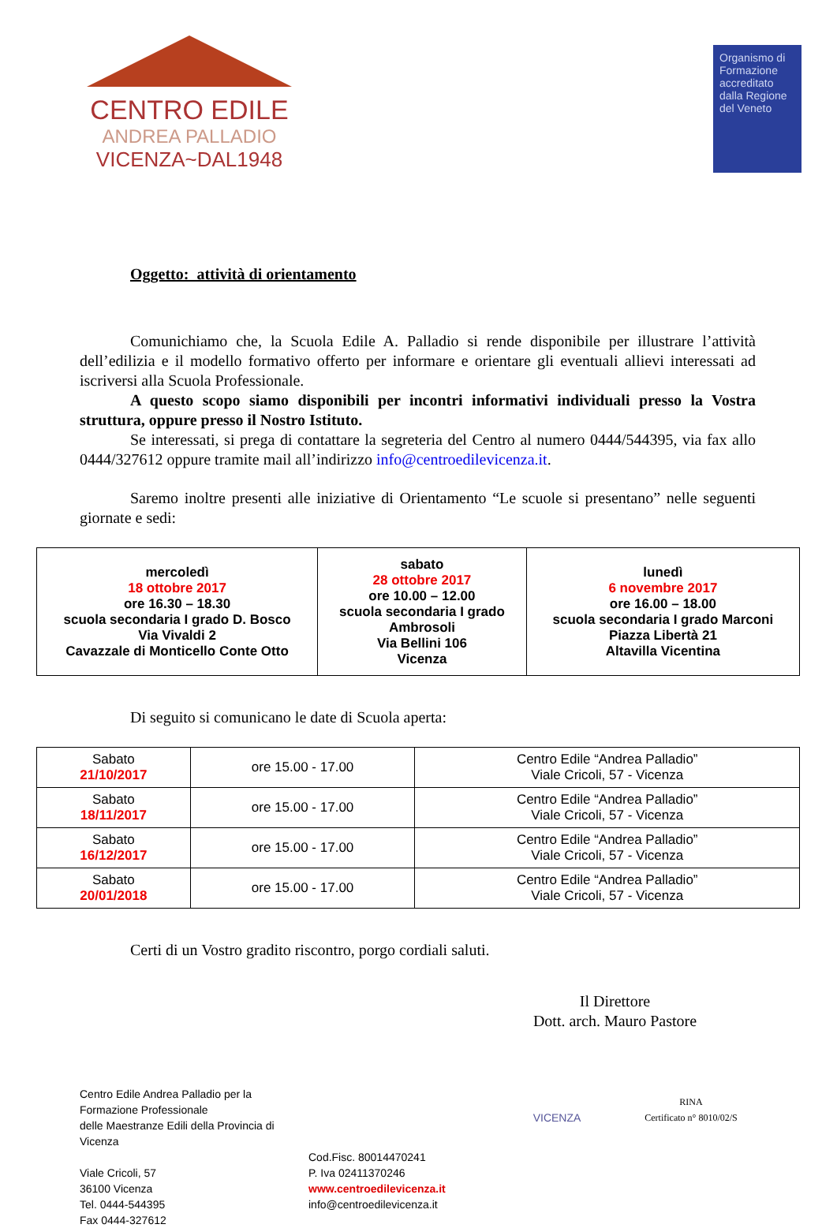CENTRO EDILE
ANDREA PALLADIO
VICENZA~DAL1948
Organismo di Formazione accreditato dalla Regione del Veneto
Oggetto: attività di orientamento
Comunichiamo che, la Scuola Edile A. Palladio si rende disponibile per illustrare l’attività dell’edilizia e il modello formativo offerto per informare e orientare gli eventuali allievi interessati ad iscriversi alla Scuola Professionale.
A questo scopo siamo disponibili per incontri informativi individuali presso la Vostra struttura, oppure presso il Nostro Istituto.
Se interessati, si prega di contattare la segreteria del Centro al numero 0444/544395, via fax allo 0444/327612 oppure tramite mail all’indirizzo info@centroedilevicenza.it.
Saremo inoltre presenti alle iniziative di Orientamento “Le scuole si presentano” nelle seguenti giornate e sedi:
| mercoledì 18 ottobre 2017 ore 16.30 – 18.30 scuola secondaria I grado D. Bosco Via Vivaldi 2 Cavazzale di Monticello Conte Otto | sabato 28 ottobre 2017 ore 10.00 – 12.00 scuola secondaria I grado Ambrosoli Via Bellini 106 Vicenza | lunedì 6 novembre 2017 ore 16.00 – 18.00 scuola secondaria I grado Marconi Piazza Libertà 21 Altavilla Vicentina |
Di seguito si comunicano le date di Scuola aperta:
| Sabato 21/10/2017 | ore 15.00 - 17.00 | Centro Edile “Andrea Palladio” Viale Cricoli, 57 - Vicenza |
| Sabato 18/11/2017 | ore 15.00 - 17.00 | Centro Edile “Andrea Palladio” Viale Cricoli, 57 - Vicenza |
| Sabato 16/12/2017 | ore 15.00 - 17.00 | Centro Edile “Andrea Palladio” Viale Cricoli, 57 - Vicenza |
| Sabato 20/01/2018 | ore 15.00 - 17.00 | Centro Edile “Andrea Palladio” Viale Cricoli, 57 - Vicenza |
Certi di un Vostro gradito riscontro, porgo cordiali saluti.
Il Direttore
Dott. arch. Mauro Pastore
Centro Edile Andrea Palladio per la Formazione Professionale
delle Maestranze Edili della Provincia di Vicenza
Viale Cricoli, 57
36100 Vicenza
Tel. 0444-544395
Fax 0444-327612
Cod.Fisc. 80014470241
P. Iva 02411370246
www.centroedilevicenza.it
info@centroedilevicenza.it
VICENZA
RINA
Certificato n° 8010/02/S